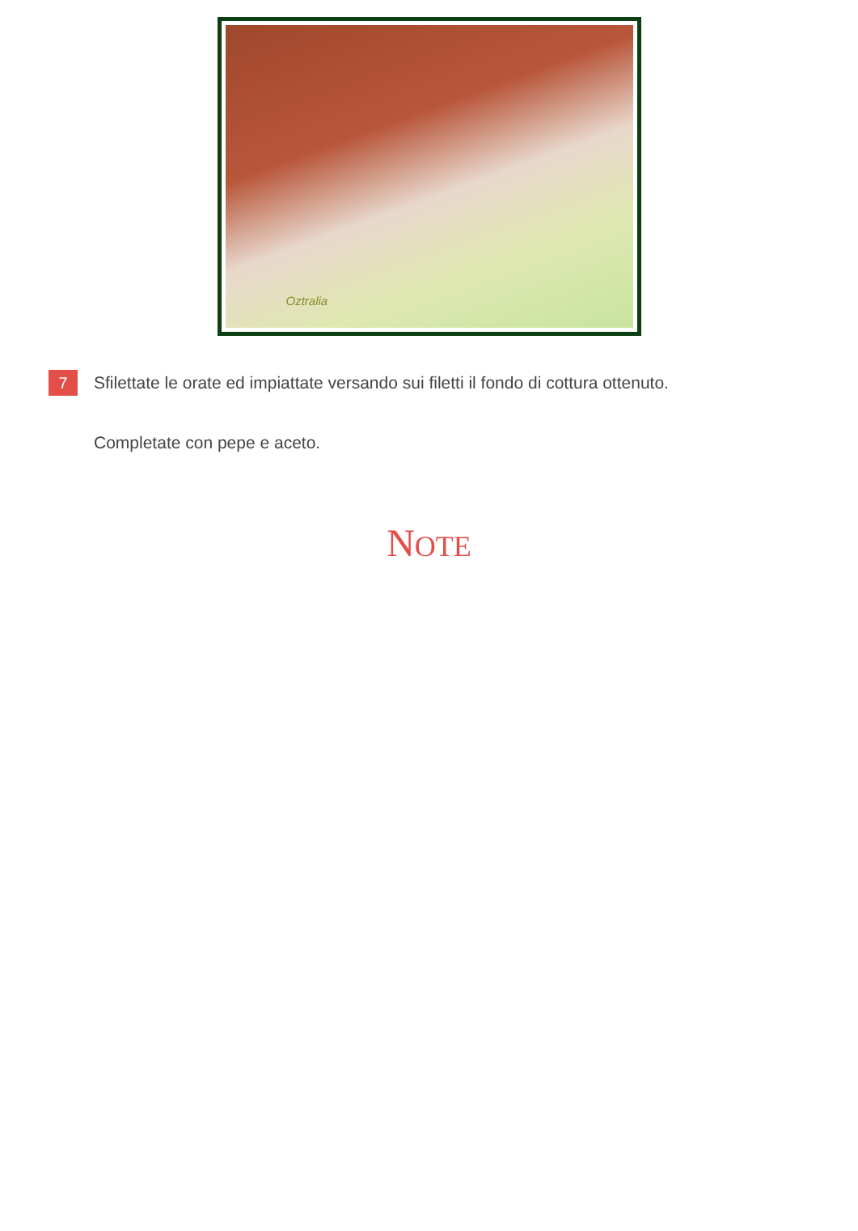Oztralia
7
Sfilettate le orate ed impiattate versando sui filetti il fondo di cottura ottenuto.
Completate con pepe e aceto.
NOTE